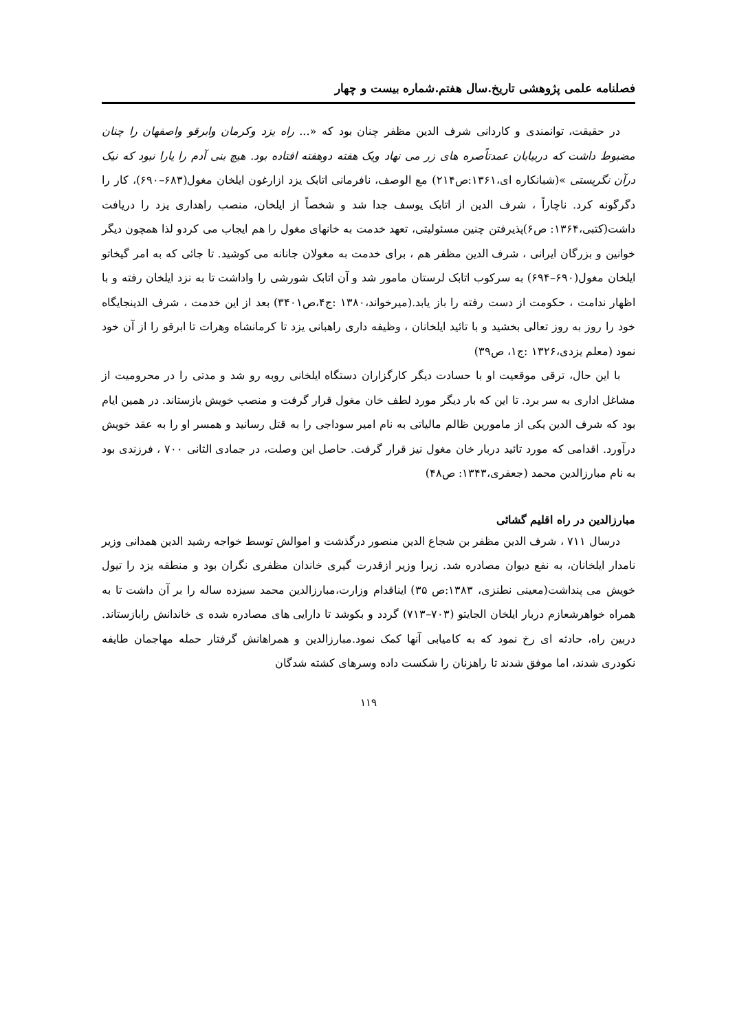فصلنامه علمی پژوهشی تاریخ.سال هفتم.شماره بیست و چهار
در حقیقت، توانمندی و کاردانی شرف الدین مظفر چنان بود که «... راه یزد وکرمان وابرقو واصفهان را چنان مضبوط داشت که دربیابان عمدتاًصره های زر می نهاد ویک هفته دوهفته افتاده بود. هیچ بنی آدم را یارا نبود که نیک درآن نگریستی »(شبانکاره ای،۱۳۶۱:ص۲۱۴) مع الوصف، نافرمانی اتابک یزد ازارغون ایلخان مغول(۶۸۳–۶۹۰)، کار را دگرگونه کرد. ناچاراً ، شرف الدین از اتابک یوسف جدا شد و شخصاً از ایلخان، منصب راهداری یزد را دریافت داشت(کتبی،۱۳۶۴: ص۶)پذیرفتن چنین مسئولیتی، تعهد خدمت به خانهای مغول را هم ایجاب می کردو لذا همچون دیگر خوانین و بزرگان ایرانی ، شرف الدین مظفر هم ، برای خدمت به مغولان جانانه می کوشید. تا جائی که به امر گیخاتو ایلخان مغول(۶۹۰–۶۹۴) به سرکوب اتابک لرستان مامور شد و آن اتابک شورشی را واداشت تا به نزد ایلخان رفته و با اظهار ندامت ، حکومت از دست رفته را باز یابد.(میرخواند،۱۳۸۰ :ج۴،ص۳۴۰۱) بعد از این خدمت ، شرف الدینجایگاه خود را روز به روز تعالی بخشید و با تائید ایلخانان ، وظیفه داری راهبانی یزد تا کرمانشاه وهرات تا ابرقو را از آن خود نمود (معلم یزدی،۱۳۲۶ :ج۱، ص۳۹)
با این حال، ترقی موقعیت او با حسادت دیگر کارگزاران دستگاه ایلخانی روبه رو شد و مدتی را در محرومیت از مشاغل اداری به سر برد. تا این که بار دیگر مورد لطف خان مغول قرار گرفت و منصب خویش بازستاند. در همین ایام بود که شرف الدین یکی از مامورین ظالم مالیاتی به نام امیر سوداجی را به قتل رسانید و همسر او را به عقد خویش درآورد. اقدامی که مورد تائید دربار خان مغول نیز قرار گرفت. حاصل این وصلت، در جمادی الثانی ۷۰۰ ، فرزندی بود به نام مبارزالدین محمد (جعفری،۱۳۴۳: ص۴۸)
مبارزالدین در راه اقلیم گشائی
درسال ۷۱۱ ، شرف الدین مظفر بن شجاع الدین منصور درگذشت و اموالش توسط خواجه رشید الدین همدانی وزیر نامدار ایلخانان، به نفع دیوان مصادره شد. زیرا وزیر ازقدرت گیری خاندان مظفری نگران بود و منطقه یزد را تیول خویش می پنداشت(معینی نطنزی، ۱۳۸۳:ص ۳۵) ایناقدام وزارت،مبارزالدین محمد سیزده ساله را بر آن داشت تا به همراه خواهرشعازم دربار ایلخان الجایتو (۷۰۳–۷۱۳) گردد و بکوشد تا دارایی های مصادره شده ی خاندانش رابازستاند. دربین راه، حادثه ای رخ نمود که به کامیابی آنها کمک نمود.مبارزالدین و همراهانش گرفتار حمله مهاجمان طایفه نکودری شدند، اما موفق شدند تا راهزنان را شکست داده وسرهای کشته شدگان
۱۱۹